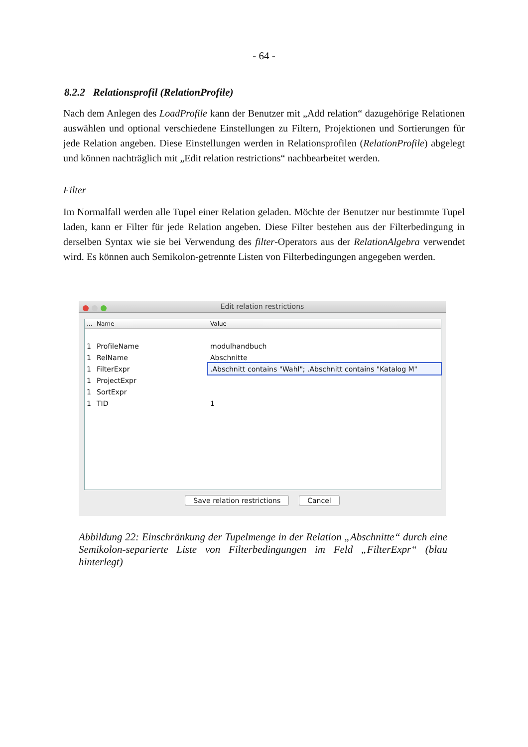- 64 -
8.2.2 Relationsprofil (RelationProfile)
Nach dem Anlegen des LoadProfile kann der Benutzer mit „Add relation“ dazugehörige Relationen auswählen und optional verschiedene Einstellungen zu Filtern, Projektionen und Sortierungen für jede Relation angeben. Diese Einstellungen werden in Relationsprofilen (RelationProfile) abgelegt und können nachträglich mit „Edit relation restrictions“ nachbearbeitet werden.
Filter
Im Normalfall werden alle Tupel einer Relation geladen. Möchte der Benutzer nur bestimmte Tupel laden, kann er Filter für jede Relation angeben. Diese Filter bestehen aus der Filterbedingung in derselben Syntax wie sie bei Verwendung des filter-Operators aus der RelationAlgebra verwendet wird. Es können auch Semikolon-getrennte Listen von Filterbedingungen angegeben werden.
Edit relation restrictions
| ... | Name | Value |
| --- | --- | --- |
| 1 | ProfileName | modulhandbuch |
| 1 | RelName | Abschnitte |
| 1 | FilterExpr | .Abschnitt contains "Wahl"; .Abschnitt contains "Katalog M" |
| 1 | ProjectExpr | |
| 1 | SortExpr | |
| 1 | TID | 1 |
Save relation restrictions Cancel
Abbildung 22: Einschränkung der Tupelmenge in der Relation „Abschnitte“ durch eine Semikolon-separierte Liste von Filterbedingungen im Feld „FilterExpr“ (blau hinterlegt)